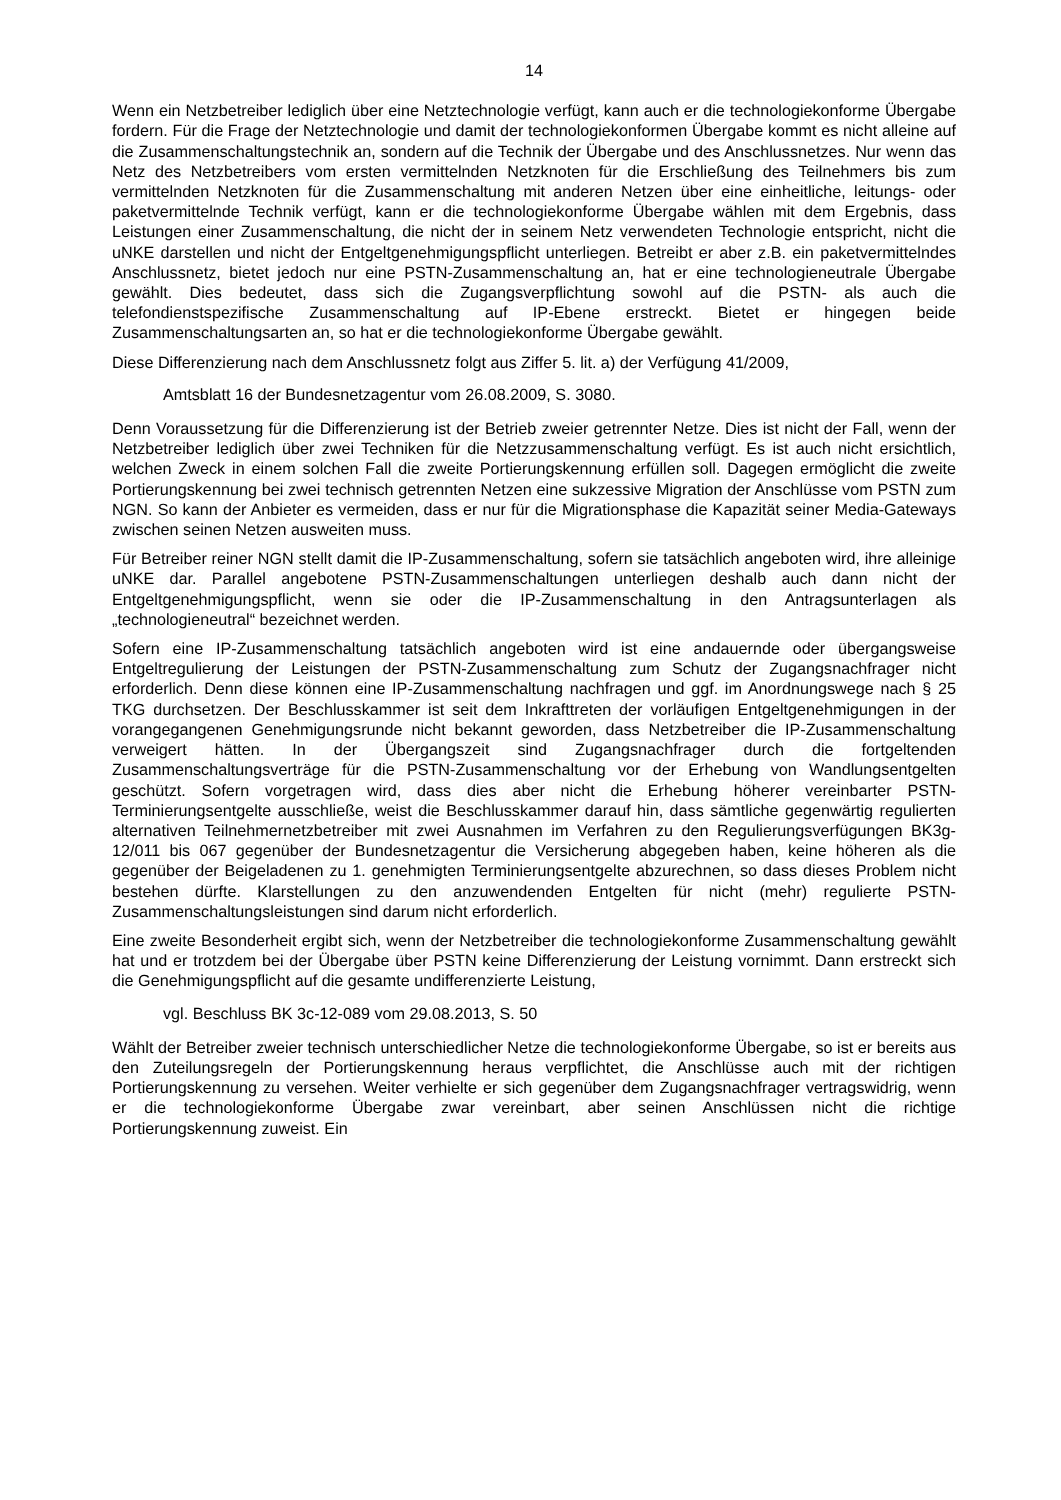14
Wenn ein Netzbetreiber lediglich über eine Netztechnologie verfügt, kann auch er die technologiekonforme Übergabe fordern. Für die Frage der Netztechnologie und damit der technologiekonformen Übergabe kommt es nicht alleine auf die Zusammenschaltungstechnik an, sondern auf die Technik der Übergabe und des Anschlussnetzes. Nur wenn das Netz des Netzbetreibers vom ersten vermittelnden Netzknoten für die Erschließung des Teilnehmers bis zum vermittelnden Netzknoten für die Zusammenschaltung mit anderen Netzen über eine einheitliche, leitungs- oder paketvermittelnde Technik verfügt, kann er die technologiekonforme Übergabe wählen mit dem Ergebnis, dass Leistungen einer Zusammenschaltung, die nicht der in seinem Netz verwendeten Technologie entspricht, nicht die uNKE darstellen und nicht der Entgeltgenehmigungspflicht unterliegen. Betreibt er aber z.B. ein paketvermittelndes Anschlussnetz, bietet jedoch nur eine PSTN-Zusammenschaltung an, hat er eine technologieneutrale Übergabe gewählt. Dies bedeutet, dass sich die Zugangsverpflichtung sowohl auf die PSTN- als auch die telefondienstspezifische Zusammenschaltung auf IP-Ebene erstreckt. Bietet er hingegen beide Zusammenschaltungsarten an, so hat er die technologiekonforme Übergabe gewählt.
Diese Differenzierung nach dem Anschlussnetz folgt aus Ziffer 5. lit. a) der Verfügung 41/2009,
Amtsblatt 16 der Bundesnetzagentur vom 26.08.2009, S. 3080.
Denn Voraussetzung für die Differenzierung ist der Betrieb zweier getrennter Netze. Dies ist nicht der Fall, wenn der Netzbetreiber lediglich über zwei Techniken für die Netzzusammenschaltung verfügt. Es ist auch nicht ersichtlich, welchen Zweck in einem solchen Fall die zweite Portierungskennung erfüllen soll. Dagegen ermöglicht die zweite Portierungskennung bei zwei technisch getrennten Netzen eine sukzessive Migration der Anschlüsse vom PSTN zum NGN. So kann der Anbieter es vermeiden, dass er nur für die Migrationsphase die Kapazität seiner Media-Gateways zwischen seinen Netzen ausweiten muss.
Für Betreiber reiner NGN stellt damit die IP-Zusammenschaltung, sofern sie tatsächlich angeboten wird, ihre alleinige uNKE dar. Parallel angebotene PSTN-Zusammenschaltungen unterliegen deshalb auch dann nicht der Entgeltgenehmigungspflicht, wenn sie oder die IP-Zusammenschaltung in den Antragsunterlagen als „technologieneutral“ bezeichnet werden.
Sofern eine IP-Zusammenschaltung tatsächlich angeboten wird ist eine andauernde oder übergangsweise Entgeltregulierung der Leistungen der PSTN-Zusammenschaltung zum Schutz der Zugangsnachfrager nicht erforderlich. Denn diese können eine IP-Zusammenschaltung nachfragen und ggf. im Anordnungswege nach § 25 TKG durchsetzen. Der Beschlusskammer ist seit dem Inkrafttreten der vorläufigen Entgeltgenehmigungen in der vorangegangenen Genehmigungsrunde nicht bekannt geworden, dass Netzbetreiber die IP-Zusammenschaltung verweigert hätten. In der Übergangszeit sind Zugangsnachfrager durch die fortgeltenden Zusammenschaltungsverträge für die PSTN-Zusammenschaltung vor der Erhebung von Wandlungsentgelten geschützt. Sofern vorgetragen wird, dass dies aber nicht die Erhebung höherer vereinbarter PSTN-Terminierungsentgelte ausschließe, weist die Beschlusskammer darauf hin, dass sämtliche gegenwärtig regulierten alternativen Teilnehmernetzbetreiber mit zwei Ausnahmen im Verfahren zu den Regulierungsverfügungen BK3g-12/011 bis 067 gegenüber der Bundesnetzagentur die Versicherung abgegeben haben, keine höheren als die gegenüber der Beigeladenen zu 1. genehmigten Terminierungsentgelte abzurechnen, so dass dieses Problem nicht bestehen dürfte. Klarstellungen zu den anzuwendenden Entgelten für nicht (mehr) regulierte PSTN-Zusammenschaltungsleistungen sind darum nicht erforderlich.
Eine zweite Besonderheit ergibt sich, wenn der Netzbetreiber die technologiekonforme Zusammenschaltung gewählt hat und er trotzdem bei der Übergabe über PSTN keine Differenzierung der Leistung vornimmt. Dann erstreckt sich die Genehmigungspflicht auf die gesamte undifferenzierte Leistung,
vgl. Beschluss BK 3c-12-089 vom 29.08.2013, S. 50
Wählt der Betreiber zweier technisch unterschiedlicher Netze die technologiekonforme Übergabe, so ist er bereits aus den Zuteilungsregeln der Portierungskennung heraus verpflichtet, die Anschlüsse auch mit der richtigen Portierungskennung zu versehen. Weiter verhielte er sich gegenüber dem Zugangsnachfrager vertragswidrig, wenn er die technologiekonforme Übergabe zwar vereinbart, aber seinen Anschlüssen nicht die richtige Portierungskennung zuweist. Ein